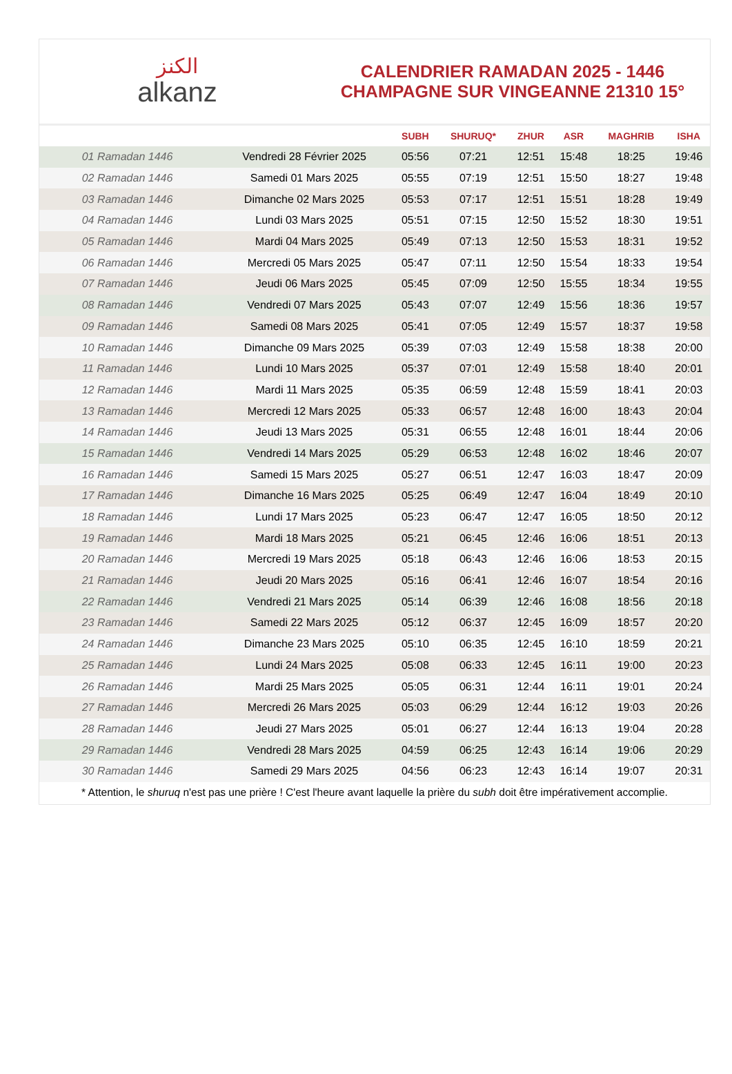الكنز
alkanz
CALENDRIER RAMADAN 2025 - 1446
CHAMPAGNE SUR VINGEANNE 21310 15°
| | | SUBH | SHURUQ* | ZHUR | ASR | MAGHRIB | ISHA |
| --- | --- | --- | --- | --- | --- | --- | --- |
| 01 Ramadan 1446 | Vendredi 28 Février 2025 | 05:56 | 07:21 | 12:51 | 15:48 | 18:25 | 19:46 |
| 02 Ramadan 1446 | Samedi 01 Mars 2025 | 05:55 | 07:19 | 12:51 | 15:50 | 18:27 | 19:48 |
| 03 Ramadan 1446 | Dimanche 02 Mars 2025 | 05:53 | 07:17 | 12:51 | 15:51 | 18:28 | 19:49 |
| 04 Ramadan 1446 | Lundi 03 Mars 2025 | 05:51 | 07:15 | 12:50 | 15:52 | 18:30 | 19:51 |
| 05 Ramadan 1446 | Mardi 04 Mars 2025 | 05:49 | 07:13 | 12:50 | 15:53 | 18:31 | 19:52 |
| 06 Ramadan 1446 | Mercredi 05 Mars 2025 | 05:47 | 07:11 | 12:50 | 15:54 | 18:33 | 19:54 |
| 07 Ramadan 1446 | Jeudi 06 Mars 2025 | 05:45 | 07:09 | 12:50 | 15:55 | 18:34 | 19:55 |
| 08 Ramadan 1446 | Vendredi 07 Mars 2025 | 05:43 | 07:07 | 12:49 | 15:56 | 18:36 | 19:57 |
| 09 Ramadan 1446 | Samedi 08 Mars 2025 | 05:41 | 07:05 | 12:49 | 15:57 | 18:37 | 19:58 |
| 10 Ramadan 1446 | Dimanche 09 Mars 2025 | 05:39 | 07:03 | 12:49 | 15:58 | 18:38 | 20:00 |
| 11 Ramadan 1446 | Lundi 10 Mars 2025 | 05:37 | 07:01 | 12:49 | 15:58 | 18:40 | 20:01 |
| 12 Ramadan 1446 | Mardi 11 Mars 2025 | 05:35 | 06:59 | 12:48 | 15:59 | 18:41 | 20:03 |
| 13 Ramadan 1446 | Mercredi 12 Mars 2025 | 05:33 | 06:57 | 12:48 | 16:00 | 18:43 | 20:04 |
| 14 Ramadan 1446 | Jeudi 13 Mars 2025 | 05:31 | 06:55 | 12:48 | 16:01 | 18:44 | 20:06 |
| 15 Ramadan 1446 | Vendredi 14 Mars 2025 | 05:29 | 06:53 | 12:48 | 16:02 | 18:46 | 20:07 |
| 16 Ramadan 1446 | Samedi 15 Mars 2025 | 05:27 | 06:51 | 12:47 | 16:03 | 18:47 | 20:09 |
| 17 Ramadan 1446 | Dimanche 16 Mars 2025 | 05:25 | 06:49 | 12:47 | 16:04 | 18:49 | 20:10 |
| 18 Ramadan 1446 | Lundi 17 Mars 2025 | 05:23 | 06:47 | 12:47 | 16:05 | 18:50 | 20:12 |
| 19 Ramadan 1446 | Mardi 18 Mars 2025 | 05:21 | 06:45 | 12:46 | 16:06 | 18:51 | 20:13 |
| 20 Ramadan 1446 | Mercredi 19 Mars 2025 | 05:18 | 06:43 | 12:46 | 16:06 | 18:53 | 20:15 |
| 21 Ramadan 1446 | Jeudi 20 Mars 2025 | 05:16 | 06:41 | 12:46 | 16:07 | 18:54 | 20:16 |
| 22 Ramadan 1446 | Vendredi 21 Mars 2025 | 05:14 | 06:39 | 12:46 | 16:08 | 18:56 | 20:18 |
| 23 Ramadan 1446 | Samedi 22 Mars 2025 | 05:12 | 06:37 | 12:45 | 16:09 | 18:57 | 20:20 |
| 24 Ramadan 1446 | Dimanche 23 Mars 2025 | 05:10 | 06:35 | 12:45 | 16:10 | 18:59 | 20:21 |
| 25 Ramadan 1446 | Lundi 24 Mars 2025 | 05:08 | 06:33 | 12:45 | 16:11 | 19:00 | 20:23 |
| 26 Ramadan 1446 | Mardi 25 Mars 2025 | 05:05 | 06:31 | 12:44 | 16:11 | 19:01 | 20:24 |
| 27 Ramadan 1446 | Mercredi 26 Mars 2025 | 05:03 | 06:29 | 12:44 | 16:12 | 19:03 | 20:26 |
| 28 Ramadan 1446 | Jeudi 27 Mars 2025 | 05:01 | 06:27 | 12:44 | 16:13 | 19:04 | 20:28 |
| 29 Ramadan 1446 | Vendredi 28 Mars 2025 | 04:59 | 06:25 | 12:43 | 16:14 | 19:06 | 20:29 |
| 30 Ramadan 1446 | Samedi 29 Mars 2025 | 04:56 | 06:23 | 12:43 | 16:14 | 19:07 | 20:31 |
* Attention, le shuruq n'est pas une prière ! C'est l'heure avant laquelle la prière du subh doit être impérativement accomplie.